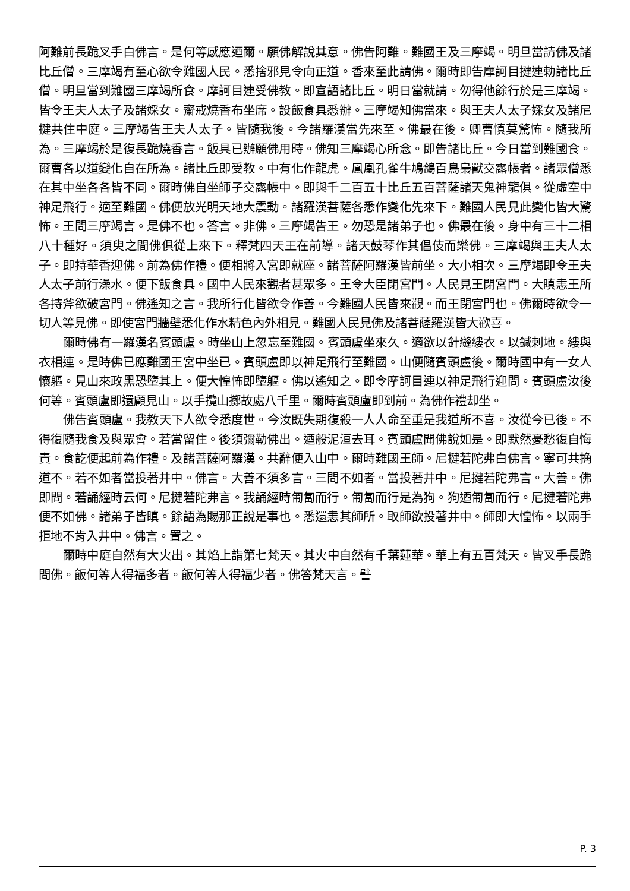阿難前長跪叉手白佛言。是何等感應迺爾。願佛解說其意。佛告阿難。難國王及三摩竭。明旦當請佛及諸比丘僧。三摩竭有至心欲令難國人民。悉捨邪見令向正道。香來至此請佛。爾時即告摩訶目揵連勅諸比丘僧。明旦當到難國三摩竭所食。摩訶目連受佛教。即宣語諸比丘。明日當就請。勿得他餘行於是三摩竭。皆令王夫人太子及諸婇女。齋戒燒香布坐席。設飯食具悉辦。三摩竭知佛當來。與王夫人太子婇女及諸尼揵共住中庭。三摩竭告王夫人太子。皆隨我後。今諸羅漢當先來至。佛最在後。卿曹慎莫驚怖。隨我所為。三摩竭於是復長跪燒香言。飯具已辦願佛用時。佛知三摩竭心所念。即告諸比丘。今日當到難國食。爾曹各以道變化自在所為。諸比丘即受教。中有化作龍虎。鳳凰孔雀牛鳩鴿百鳥梟獸交露帳者。諸眾僧悉在其中坐各各皆不同。爾時佛自坐師子交露帳中。即與千二百五十比丘五百菩薩諸天鬼神龍俱。從虛空中神足飛行。適至難國。佛便放光明天地大震動。諸羅漢菩薩各悉作變化先來下。難國人民見此變化皆大驚怖。王問三摩竭言。是佛不也。答言。非佛。三摩竭告王。勿恐是諸弟子也。佛最在後。身中有三十二相八十種好。須臾之間佛俱從上來下。釋梵四天王在前導。諸天鼓琴作其倡伎而樂佛。三摩竭與王夫人太子。即持華香迎佛。前為佛作禮。便相將入宮即就座。諸菩薩阿羅漢皆前坐。大小相次。三摩竭即令王夫人太子前行澡水。便下飯食具。國中人民來觀者甚眾多。王令大臣閉宮門。人民見王閉宮門。大瞋恚王所各持斧欲破宮門。佛遙知之言。我所行化皆欲令作善。今難國人民皆來觀。而王閉宮門也。佛爾時欲令一切人等見佛。即使宮門牆壁悉化作水精色內外相見。難國人民見佛及諸菩薩羅漢皆大歡喜。
爾時佛有一羅漢名賓頭盧。時坐山上忽忘至難國。賓頭盧坐來久。適欲以針縫縷衣。以鍼刺地。縷與衣相連。是時佛已應難國王宮中坐已。賓頭盧即以神足飛行至難國。山便隨賓頭盧後。爾時國中有一女人懷軀。見山來政黑恐墮其上。便大惶怖即墮軀。佛以遙知之。即令摩訶目連以神足飛行迎問。賓頭盧汝後何等。賓頭盧即還顧見山。以手攬山擲故處八千里。爾時賓頭盧即到前。為佛作禮却坐。
佛告賓頭盧。我教天下人欲令悉度世。今汝既失期復殺一人人命至重是我道所不喜。汝從今已後。不得復隨我食及與眾會。若當留住。後須彌勒佛出。迺般泥洹去耳。賓頭盧聞佛說如是。即默然憂愁復自悔責。食訖便起前為作禮。及諸菩薩阿羅漢。共辭便入山中。爾時難國王師。尼揵若陀弗白佛言。寧可共捔道不。若不如者當投著井中。佛言。大善不須多言。三問不如者。當投著井中。尼揵若陀弗言。大善。佛即問。若誦經時云何。尼揵若陀弗言。我誦經時匍匐而行。匍匐而行是為狗。狗迺匍匐而行。尼揵若陀弗便不如佛。諸弟子皆瞋。餘語為賜那正說是事也。悉還恚其師所。取師欲投著井中。師即大惶怖。以兩手拒地不肯入井中。佛言。置之。
爾時中庭自然有大火出。其焰上詣第七梵天。其火中自然有千葉蓮華。華上有五百梵天。皆叉手長跪問佛。飯何等人得福多者。飯何等人得福少者。佛答梵天言。譬
P. 3